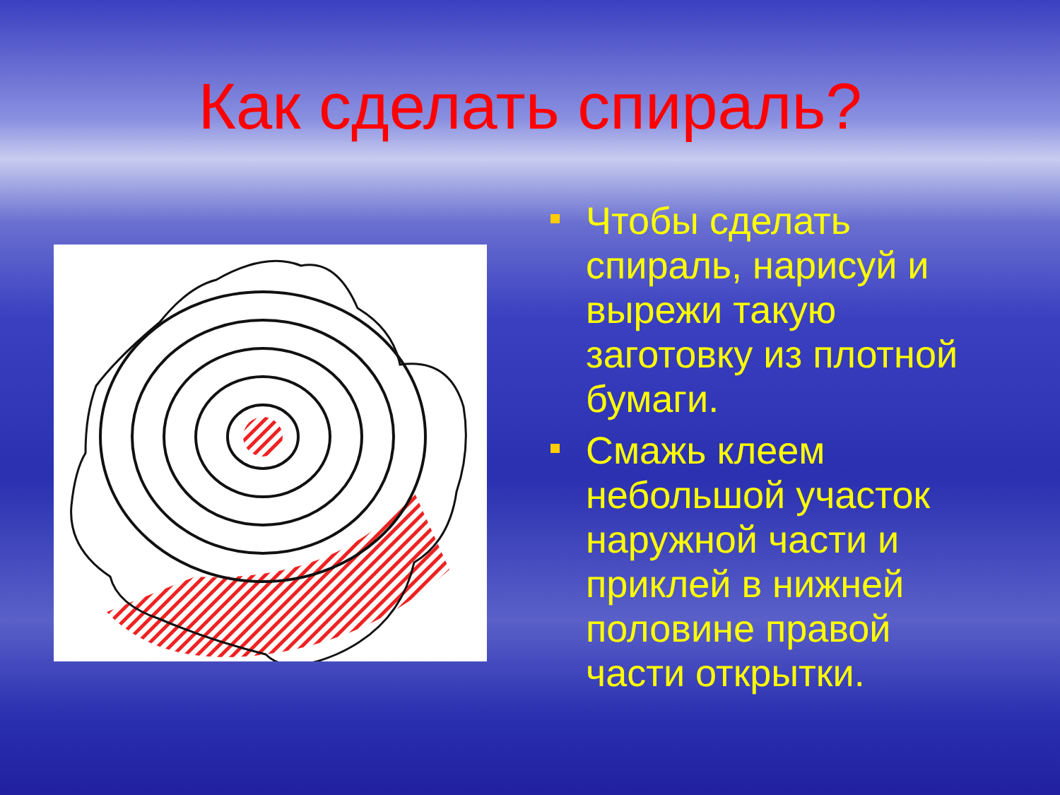Как сделать спираль?
Чтобы сделать спираль, нарисуй и вырежи такую заготовку из плотной бумаги.
Смажь клеем небольшой участок наружной части и приклей в нижней половине правой части открытки.